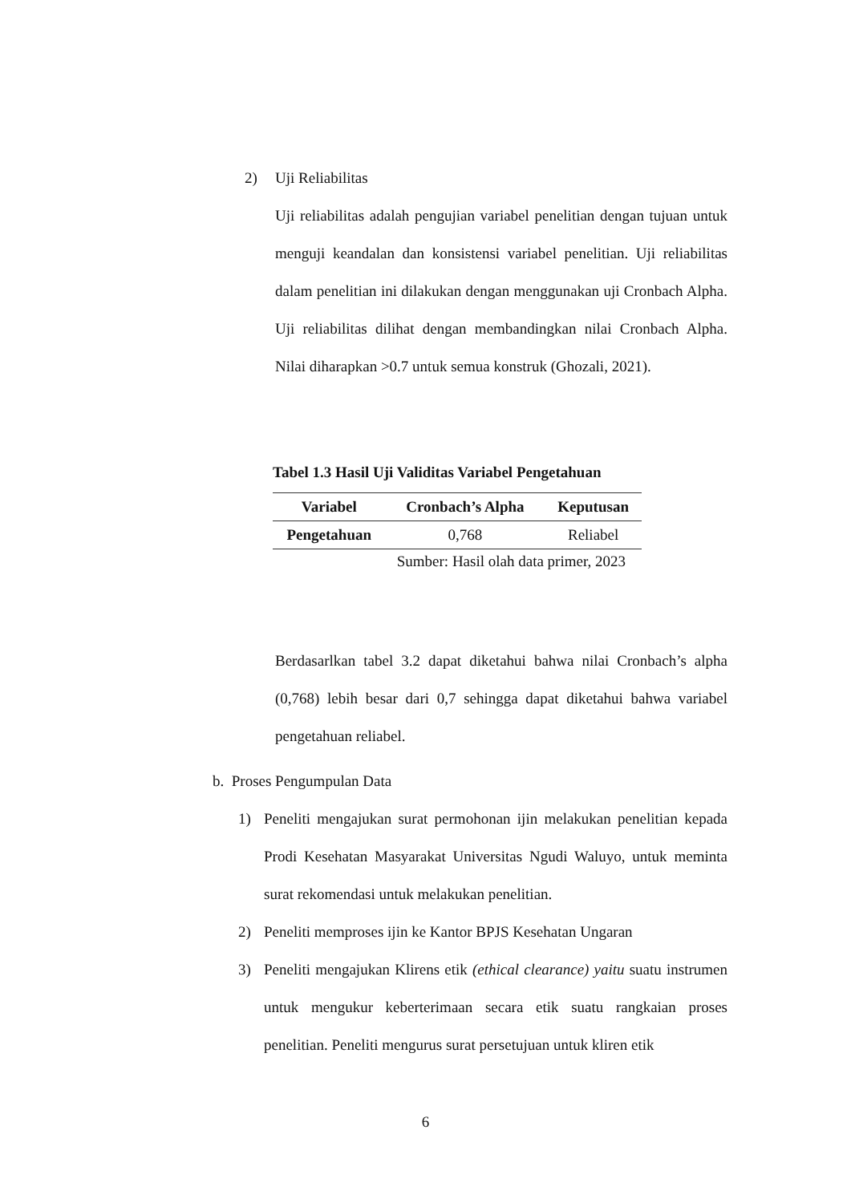2) Uji Reliabilitas
Uji reliabilitas adalah pengujian variabel penelitian dengan tujuan untuk menguji keandalan dan konsistensi variabel penelitian. Uji reliabilitas dalam penelitian ini dilakukan dengan menggunakan uji Cronbach Alpha. Uji reliabilitas dilihat dengan membandingkan nilai Cronbach Alpha. Nilai diharapkan >0.7 untuk semua konstruk (Ghozali, 2021).
Tabel 1.3 Hasil Uji Validitas Variabel Pengetahuan
| Variabel | Cronbach’s Alpha | Keputusan |
| --- | --- | --- |
| Pengetahuan | 0,768 | Reliabel |
Sumber: Hasil olah data primer, 2023
Berdasarlkan tabel 3.2 dapat diketahui bahwa nilai Cronbach’s alpha (0,768) lebih besar dari 0,7 sehingga dapat diketahui bahwa variabel pengetahuan reliabel.
b. Proses Pengumpulan Data
1) Peneliti mengajukan surat permohonan ijin melakukan penelitian kepada Prodi Kesehatan Masyarakat Universitas Ngudi Waluyo, untuk meminta surat rekomendasi untuk melakukan penelitian.
2) Peneliti memproses ijin ke Kantor BPJS Kesehatan Ungaran
3) Peneliti mengajukan Klirens etik (ethical clearance) yaitu suatu instrumen untuk mengukur keberterimaan secara etik suatu rangkaian proses penelitian. Peneliti mengurus surat persetujuan untuk kliren etik
6